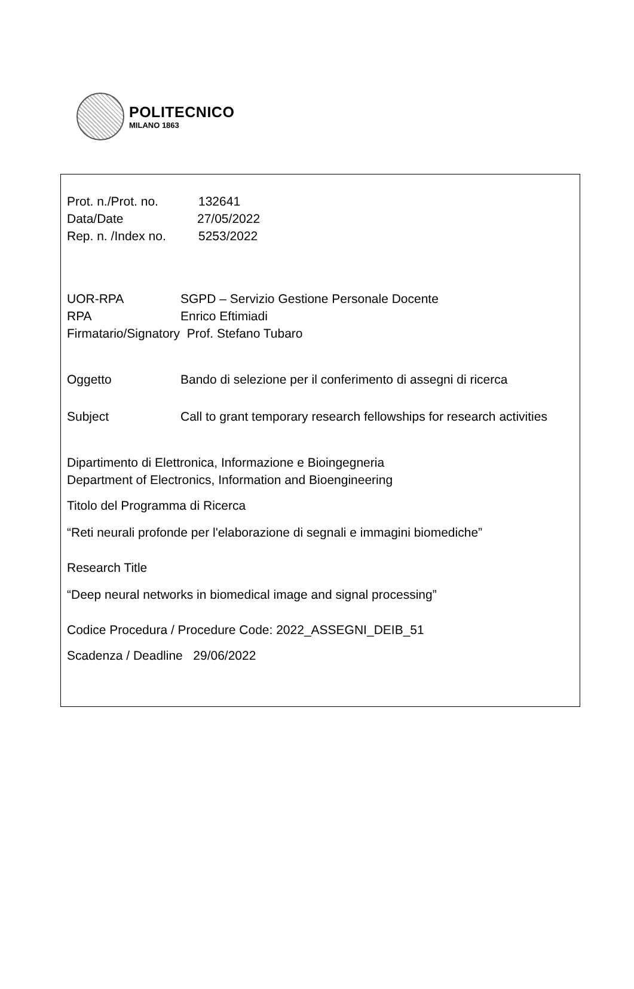POLITECNICO
MILANO 1863
Prot. n./Prot. no. 132641
Data/Date 27/05/2022
Rep. n. /Index no. 5253/2022
UOR-RPA SGPD – Servizio Gestione Personale Docente
RPA Enrico Eftimiadi
Firmatario/Signatory Prof. Stefano Tubaro
Oggetto Bando di selezione per il conferimento di assegni di ricerca
Subject Call to grant temporary research fellowships for research activities
Dipartimento di Elettronica, Informazione e Bioingegneria
Department of Electronics, Information and Bioengineering
Titolo del Programma di Ricerca
“Reti neurali profonde per l'elaborazione di segnali e immagini biomediche”
Research Title
“Deep neural networks in biomedical image and signal processing”
Codice Procedura / Procedure Code: 2022_ASSEGNI_DEIB_51
Scadenza / Deadline 29/06/2022